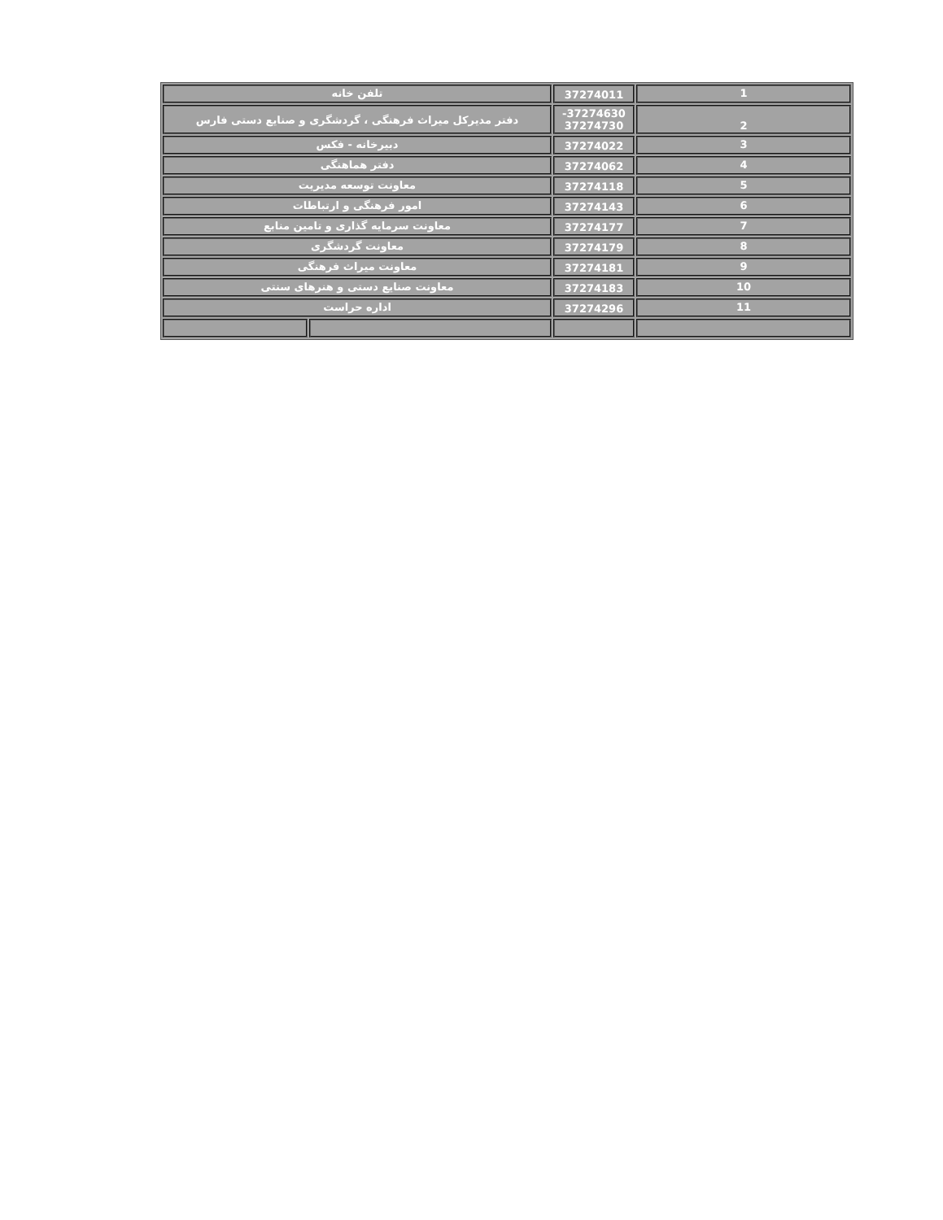| تلفن خانه | | 37274011 | 1 |
| دفتر مدیرکل میراث فرهنگی ، گردشگری و صنایع دستی فارس | | -37274630 37274730 | 2 |
| دبیرخانه - فکس | | 37274022 | 3 |
| دفتر هماهنگی | | 37274062 | 4 |
| معاونت توسعه مدیریت | | 37274118 | 5 |
| امور فرهنگی و ارتباطات | | 37274143 | 6 |
| معاونت سرمایه گذاری و تامین منابع | | 37274177 | 7 |
| معاونت گردشگری | | 37274179 | 8 |
| معاونت میراث فرهنگی | | 37274181 | 9 |
| معاونت صنایع دستی و هنرهای سنتی | | 37274183 | 10 |
| اداره حراست | | 37274296 | 11 |